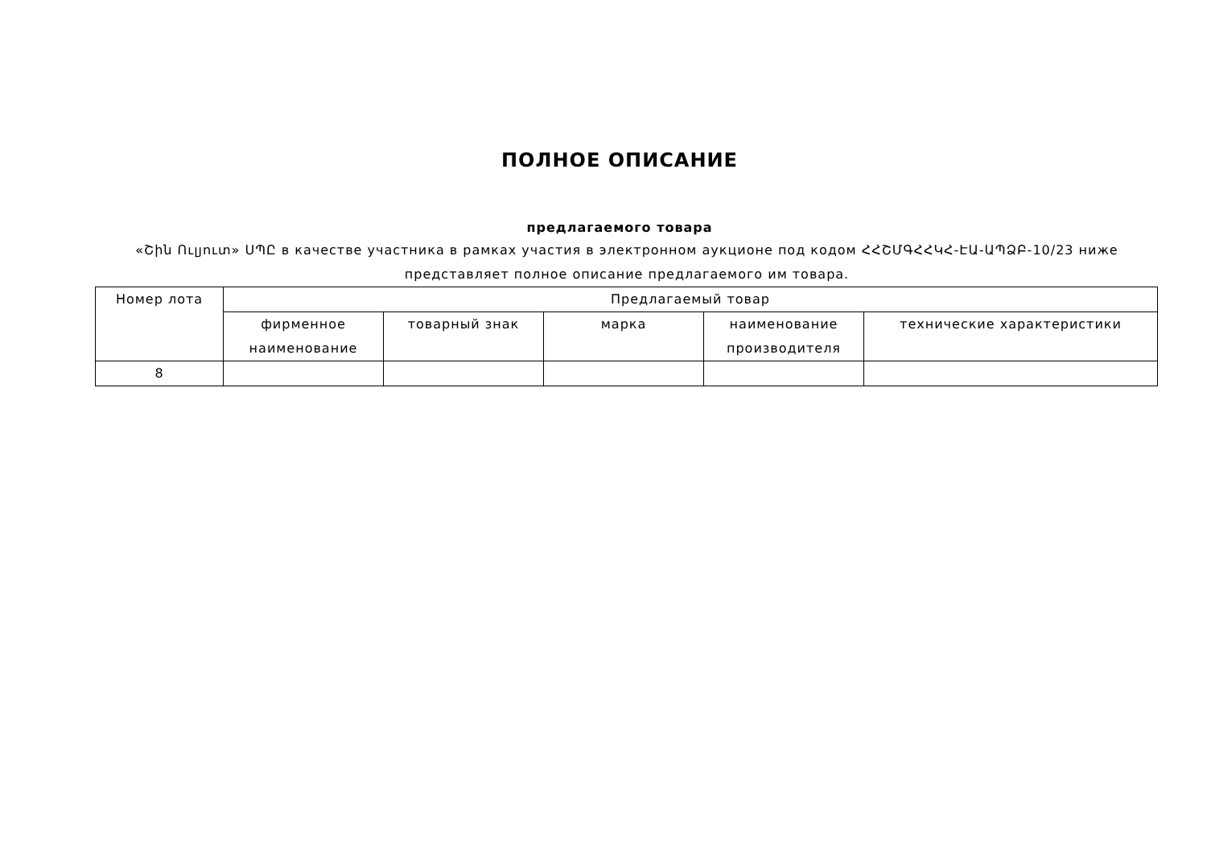ПОЛНОЕ ОПИСАНИЕ
предлагаемого товара
«Շին Ուլյուտ» ՍՊԸ в качестве участника в рамках участия в электронном аукционе под кодом ՀՀՇՄԳՀՀԿՀ-ԷԱ-ԱՊՁԲ-10/23 ниже представляет полное описание предлагаемого им товара.
| Номер лота | Предлагаемый товар | | | | |
| --- | --- | --- | --- | --- | --- |
| | фирменное наименование | товарный знак | марка | наименование производителя | технические характеристики |
| 8 | | | | | |